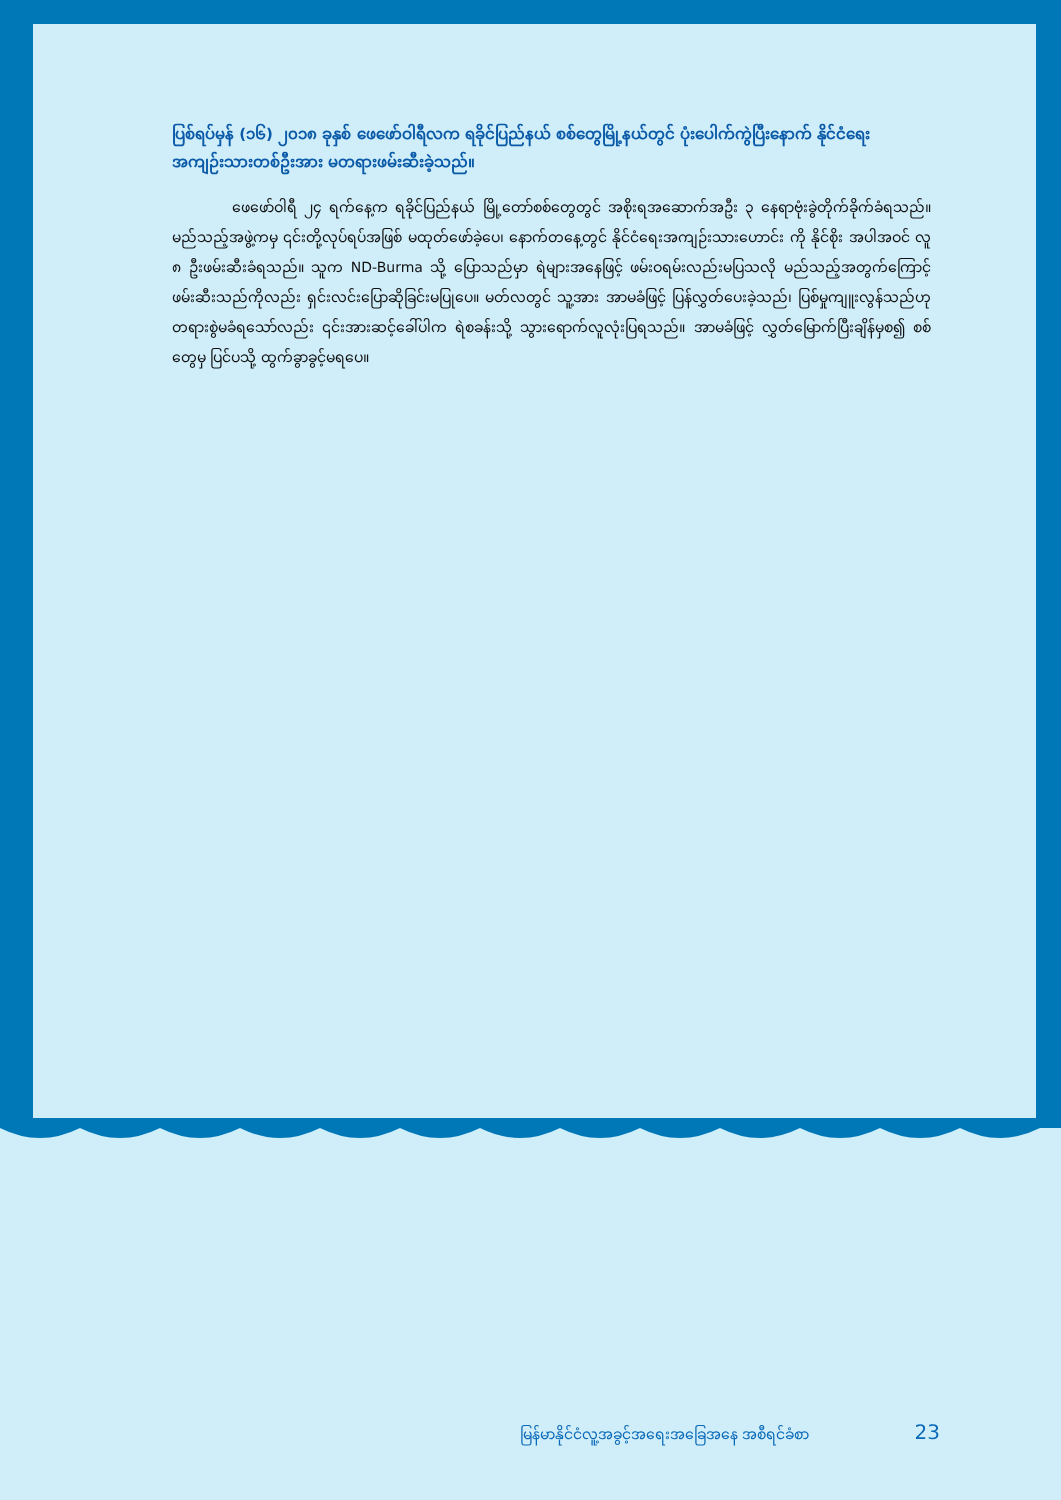ပြစ်ရပ်မှန် (၁၆) ၂၀၁၈ ခုနှစ် ဖေဖော်ဝါရီလက ရခိုင်ပြည်နယ် စစ်တွေမြို့နယ်တွင် ပုံးပေါက်ကွဲပြီးနောက် နိုင်ငံရေးအကျဉ်းသားတစ်ဦးအား မတရားဖမ်းဆီးခဲ့သည်။
ဖေဖော်ဝါရီ ၂၄ ရက်နေ့က ရခိုင်ပြည်နယ် မြို့တော်စစ်တွေတွင် အစိုးရအဆောက်အဦး ၃ နေရာဗုံးခွဲတိုက်ခိုက်ခံရသည်။ မည်သည့်အဖွဲ့ကမှ ၎င်းတို့လုပ်ရပ်အဖြစ် မထုတ်ဖော်ခဲ့ပေ၊ နောက်တနေ့တွင် နိုင်ငံရေးအကျဉ်းသားဟောင်း ကို နိုင်စိုး အပါအဝင် လူ ၈ ဦးဖမ်းဆီးခံရသည်။ သူက ND-Burma သို့ ပြောသည်မှာ ရဲများအနေဖြင့် ဖမ်းဝရမ်းလည်းမပြသလို မည်သည့်အတွက်ကြောင့် ဖမ်းဆီးသည်ကိုလည်း ရှင်းလင်းပြောဆိုခြင်းမပြုပေ။ မတ်လတွင် သူ့အား အာမခံဖြင့် ပြန်လွှတ်ပေးခဲ့သည်၊ ပြစ်မှုကျူးလွန်သည်ဟု တရားစွဲမခံရသော်လည်း ၎င်းအားဆင့်ခေါ်ပါက ရဲစခန်းသို့ သွားရောက်လူလုံးပြရသည်။ အာမခံဖြင့် လွှတ်မြောက်ပြီးချိန်မှစ၍ စစ်တွေမှ ပြင်ပသို့ ထွက်ခွာခွင့်မရပေ။
မြန်မာနိုင်ငံလူ့အခွင့်အရေးအခြေအနေ အစီရင်ခံစာ 23